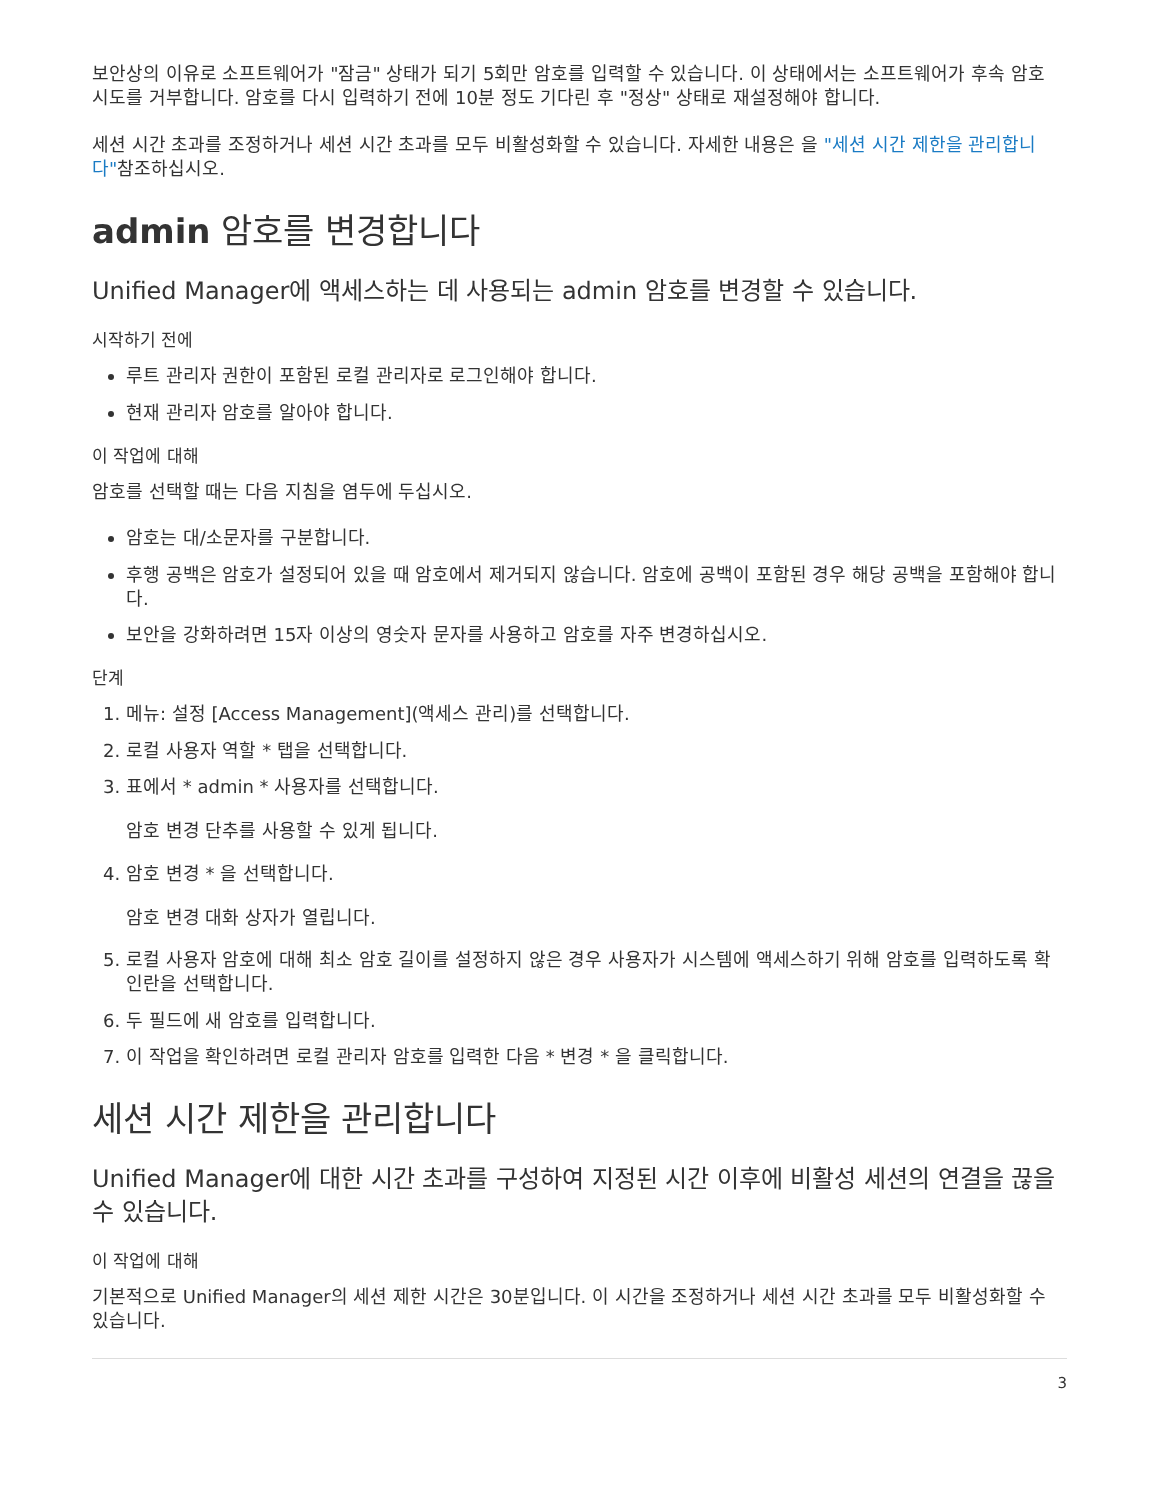보안상의 이유로 소프트웨어가 "잠금" 상태가 되기 5회만 암호를 입력할 수 있습니다. 이 상태에서는 소프트웨어가 후속 암호 시도를 거부합니다. 암호를 다시 입력하기 전에 10분 정도 기다린 후 "정상" 상태로 재설정해야 합니다.
세션 시간 초과를 조정하거나 세션 시간 초과를 모두 비활성화할 수 있습니다. 자세한 내용은 을 "세션 시간 제한을 관리합니다"참조하십시오.
admin 암호를 변경합니다
Unified Manager에 액세스하는 데 사용되는 admin 암호를 변경할 수 있습니다.
시작하기 전에
루트 관리자 권한이 포함된 로컬 관리자로 로그인해야 합니다.
현재 관리자 암호를 알아야 합니다.
이 작업에 대해
암호를 선택할 때는 다음 지침을 염두에 두십시오.
암호는 대/소문자를 구분합니다.
후행 공백은 암호가 설정되어 있을 때 암호에서 제거되지 않습니다. 암호에 공백이 포함된 경우 해당 공백을 포함해야 합니다.
보안을 강화하려면 15자 이상의 영숫자 문자를 사용하고 암호를 자주 변경하십시오.
단계
1. 메뉴: 설정 [Access Management](액세스 관리)를 선택합니다.
2. 로컬 사용자 역할 * 탭을 선택합니다.
3. 표에서 * admin * 사용자를 선택합니다.
암호 변경 단추를 사용할 수 있게 됩니다.
4. 암호 변경 * 을 선택합니다.
암호 변경 대화 상자가 열립니다.
5. 로컬 사용자 암호에 대해 최소 암호 길이를 설정하지 않은 경우 사용자가 시스템에 액세스하기 위해 암호를 입력하도록 확인란을 선택합니다.
6. 두 필드에 새 암호를 입력합니다.
7. 이 작업을 확인하려면 로컬 관리자 암호를 입력한 다음 * 변경 * 을 클릭합니다.
세션 시간 제한을 관리합니다
Unified Manager에 대한 시간 초과를 구성하여 지정된 시간 이후에 비활성 세션의 연결을 끊을 수 있습니다.
이 작업에 대해
기본적으로 Unified Manager의 세션 제한 시간은 30분입니다. 이 시간을 조정하거나 세션 시간 초과를 모두 비활성화할 수 있습니다.
3